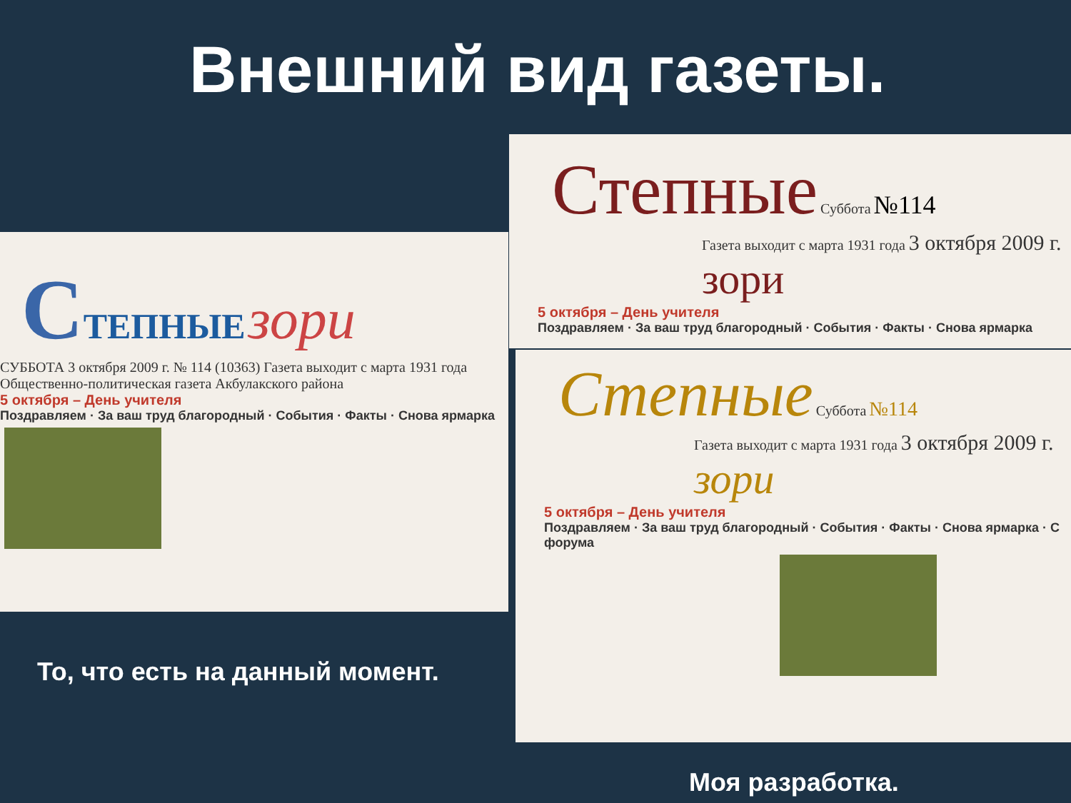Внешний вид газеты.
СТЕПНЫЕ зори
СУББОТА 3 октября 2009 г. № 114 (10363) Газета выходит с марта 1931 года
Общественно-политическая газета Акбулакского района
5 октября – День учителя
Поздравляем · За ваш труд благородный · События · Факты · Снова ярмарка
Степные Суббота №114
Газета выходит с марта 1931 года 3 октября 2009 г. зори
5 октября – День учителя
Поздравляем · За ваш труд благородный · События · Факты · Снова ярмарка
Степные Суббота №114
Газета выходит с марта 1931 года 3 октября 2009 г. зори
5 октября – День учителя
Поздравляем · За ваш труд благородный · События · Факты · Снова ярмарка · С форума
То, что есть на данный момент.
Моя разработка.